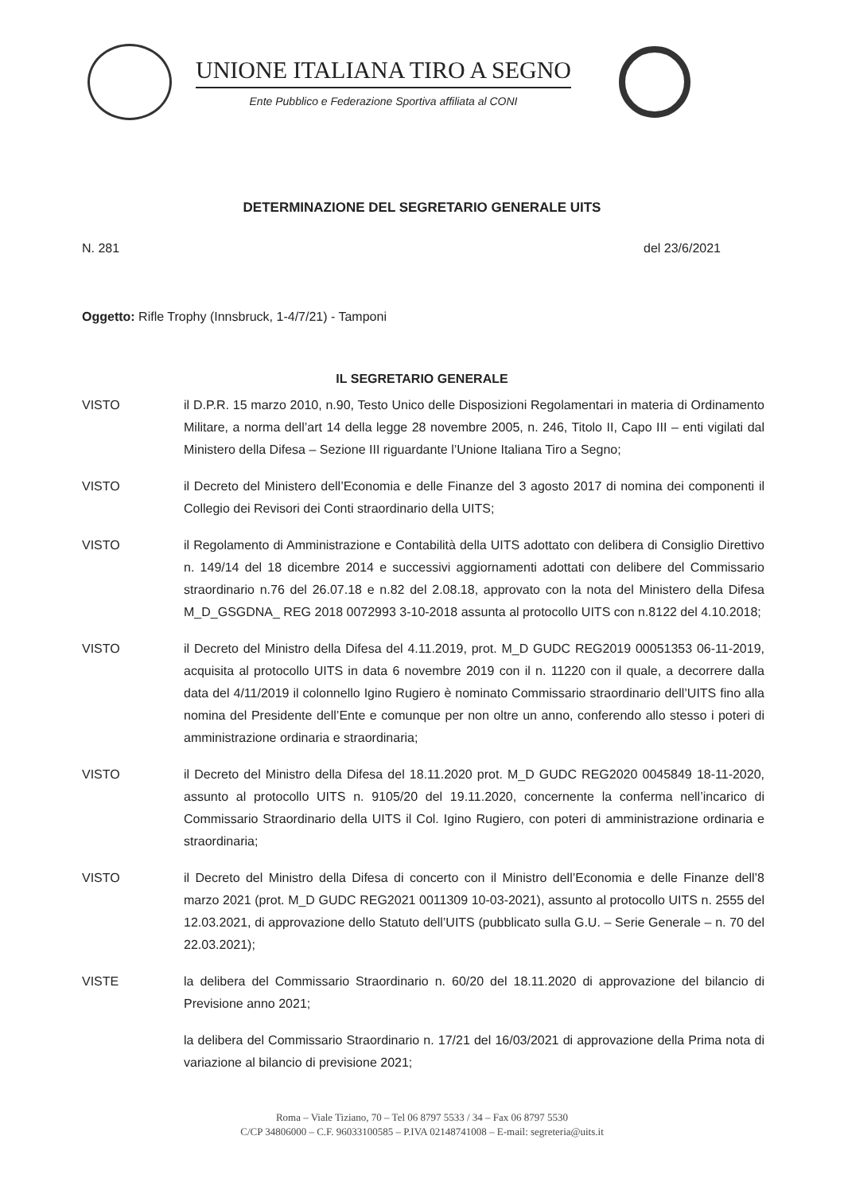UNIONE ITALIANA TIRO A SEGNO
Ente Pubblico e Federazione Sportiva affiliata al CONI
DETERMINAZIONE DEL SEGRETARIO GENERALE UITS
N. 281 del 23/6/2021
Oggetto: Rifle Trophy (Innsbruck, 1-4/7/21) - Tamponi
IL SEGRETARIO GENERALE
VISTO il D.P.R. 15 marzo 2010, n.90, Testo Unico delle Disposizioni Regolamentari in materia di Ordinamento Militare, a norma dell’art 14 della legge 28 novembre 2005, n. 246, Titolo II, Capo III – enti vigilati dal Ministero della Difesa – Sezione III riguardante l’Unione Italiana Tiro a Segno;
VISTO il Decreto del Ministero dell’Economia e delle Finanze del 3 agosto 2017 di nomina dei componenti il Collegio dei Revisori dei Conti straordinario della UITS;
VISTO il Regolamento di Amministrazione e Contabilità della UITS adottato con delibera di Consiglio Direttivo n. 149/14 del 18 dicembre 2014 e successivi aggiornamenti adottati con delibere del Commissario straordinario n.76 del 26.07.18 e n.82 del 2.08.18, approvato con la nota del Ministero della Difesa M_D_GSGDNA_ REG 2018 0072993 3-10-2018 assunta al protocollo UITS con n.8122 del 4.10.2018;
VISTO il Decreto del Ministro della Difesa del 4.11.2019, prot. M_D GUDC REG2019 00051353 06-11-2019, acquisita al protocollo UITS in data 6 novembre 2019 con il n. 11220 con il quale, a decorrere dalla data del 4/11/2019 il colonnello Igino Rugiero è nominato Commissario straordinario dell’UITS fino alla nomina del Presidente dell’Ente e comunque per non oltre un anno, conferendo allo stesso i poteri di amministrazione ordinaria e straordinaria;
VISTO il Decreto del Ministro della Difesa del 18.11.2020 prot. M_D GUDC REG2020 0045849 18-11-2020, assunto al protocollo UITS n. 9105/20 del 19.11.2020, concernente la conferma nell’incarico di Commissario Straordinario della UITS il Col. Igino Rugiero, con poteri di amministrazione ordinaria e straordinaria;
VISTO il Decreto del Ministro della Difesa di concerto con il Ministro dell’Economia e delle Finanze dell’8 marzo 2021 (prot. M_D GUDC REG2021 0011309 10-03-2021), assunto al protocollo UITS n. 2555 del 12.03.2021, di approvazione dello Statuto dell’UITS (pubblicato sulla G.U. – Serie Generale – n. 70 del 22.03.2021);
VISTE la delibera del Commissario Straordinario n. 60/20 del 18.11.2020 di approvazione del bilancio di Previsione anno 2021;
la delibera del Commissario Straordinario n. 17/21 del 16/03/2021 di approvazione della Prima nota di variazione al bilancio di previsione 2021;
Roma – Viale Tiziano, 70 – Tel 06 8797 5533 / 34 – Fax 06 8797 5530
C/CP 34806000 – C.F. 96033100585 – P.IVA 02148741008 – E-mail: segreteria@uits.it